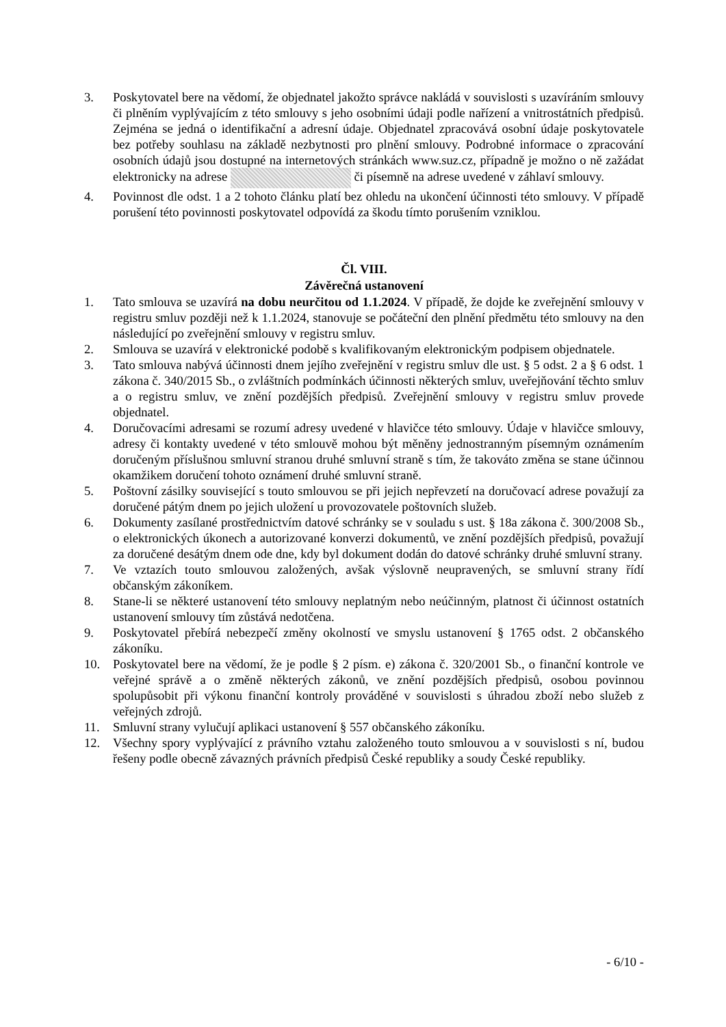3. Poskytovatel bere na vědomí, že objednatel jakožto správce nakládá v souvislosti s uzavíráním smlouvy či plněním vyplývajícím z této smlouvy s jeho osobními údaji podle nařízení a vnitrostátních předpisů. Zejména se jedná o identifikační a adresní údaje. Objednatel zpracovává osobní údaje poskytovatele bez potřeby souhlasu na základě nezbytnosti pro plnění smlouvy. Podrobné informace o zpracování osobních údajů jsou dostupné na internetových stránkách www.suz.cz, případně je možno o ně zažádat elektronicky na adrese či písemně na adrese uvedené v záhlaví smlouvy.
4. Povinnost dle odst. 1 a 2 tohoto článku platí bez ohledu na ukončení účinnosti této smlouvy. V případě porušení této povinnosti poskytovatel odpovídá za škodu tímto porušením vzniklou.
Čl. VIII.
Závěrečná ustanovení
1. Tato smlouva se uzavírá na dobu neurčitou od 1.1.2024. V případě, že dojde ke zveřejnění smlouvy v registru smluv později než k 1.1.2024, stanovuje se počáteční den plnění předmětu této smlouvy na den následující po zveřejnění smlouvy v registru smluv.
2. Smlouva se uzavírá v elektronické podobě s kvalifikovaným elektronickým podpisem objednatele.
3. Tato smlouva nabývá účinnosti dnem jejího zveřejnění v registru smluv dle ust. § 5 odst. 2 a § 6 odst. 1 zákona č. 340/2015 Sb., o zvláštních podmínkách účinnosti některých smluv, uveřejňování těchto smluv a o registru smluv, ve znění pozdějších předpisů. Zveřejnění smlouvy v registru smluv provede objednatel.
4. Doručovacími adresami se rozumí adresy uvedené v hlavičce této smlouvy. Údaje v hlavičce smlouvy, adresy či kontakty uvedené v této smlouvě mohou být měněny jednostranným písemným oznámením doručeným příslušnou smluvní stranou druhé smluvní straně s tím, že takováto změna se stane účinnou okamžikem doručení tohoto oznámení druhé smluvní straně.
5. Poštovní zásilky související s touto smlouvou se při jejich nepřevzetí na doručovací adrese považují za doručené pátým dnem po jejich uložení u provozovatele poštovních služeb.
6. Dokumenty zasílané prostřednictvím datové schránky se v souladu s ust. § 18a zákona č. 300/2008 Sb., o elektronických úkonech a autorizované konverzi dokumentů, ve znění pozdějších předpisů, považují za doručené desátým dnem ode dne, kdy byl dokument dodán do datové schránky druhé smluvní strany.
7. Ve vztazích touto smlouvou založených, avšak výslovně neupravených, se smluvní strany řídí občanským zákoníkem.
8. Stane-li se některé ustanovení této smlouvy neplatným nebo neúčinným, platnost či účinnost ostatních ustanovení smlouvy tím zůstává nedotčena.
9. Poskytovatel přebírá nebezpečí změny okolností ve smyslu ustanovení § 1765 odst. 2 občanského zákoníku.
10. Poskytovatel bere na vědomí, že je podle § 2 písm. e) zákona č. 320/2001 Sb., o finanční kontrole ve veřejné správě a o změně některých zákonů, ve znění pozdějších předpisů, osobou povinnou spolupůsobit při výkonu finanční kontroly prováděné v souvislosti s úhradou zboží nebo služeb z veřejných zdrojů.
11. Smluvní strany vylučují aplikaci ustanovení § 557 občanského zákoníku.
12. Všechny spory vyplývající z právního vztahu založeného touto smlouvou a v souvislosti s ní, budou řešeny podle obecně závazných právních předpisů České republiky a soudy České republiky.
- 6/10 -